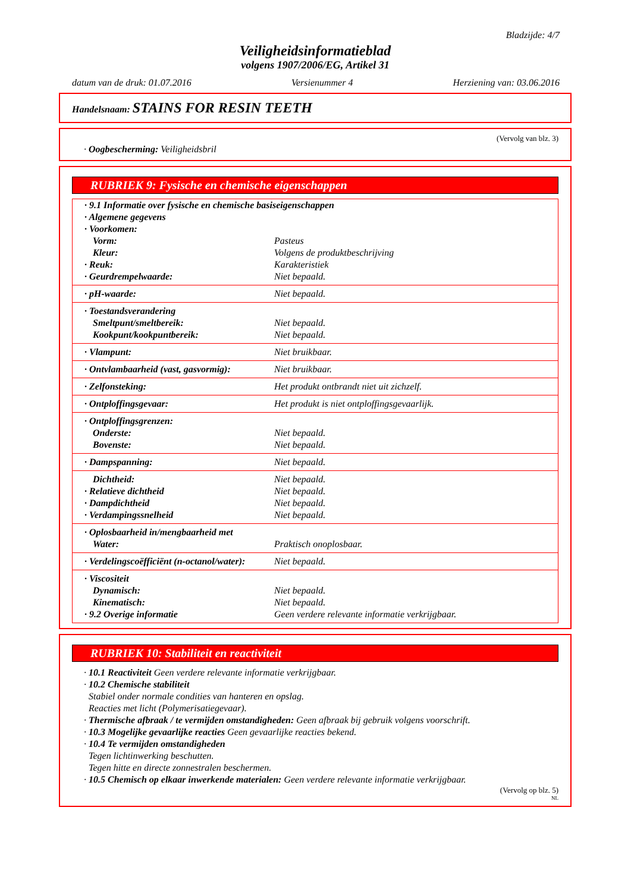Bladzijde: 4/7
Veiligheidsinformatieblad
volgens 1907/2006/EG, Artikel 31
datum van de druk: 01.07.2016 Versienummer 4 Herziening van: 03.06.2016
Handelsnaam: STAINS FOR RESIN TEETH
(Vervolg van blz. 3)
· Oogbescherming: Veiligheidsbril
RUBRIEK 9: Fysische en chemische eigenschappen
| · 9.1 Informatie over fysische en chemische basiseigenschappen | |
| · Algemene gegevens | |
| · Voorkomen: | |
| Vorm: | Pasteus |
| Kleur: | Volgens de produktbeschrijving |
| · Reuk: | Karakteristiek |
| · Geurdrempelwaarde: | Niet bepaald. |
| · pH-waarde: | Niet bepaald. |
| · Toestandsverandering | |
| Smeltpunt/smeltbereik: | Niet bepaald. |
| Kookpunt/kookpuntbereik: | Niet bepaald. |
| · Vlampunt: | Niet bruikbaar. |
| · Ontvlambaarheid (vast, gasvormig): | Niet bruikbaar. |
| · Zelfonsteking: | Het produkt ontbrandt niet uit zichzelf. |
| · Ontploffingsgevaar: | Het produkt is niet ontploffingsgevaarlijk. |
| · Ontploffingsgrenzen: | |
| Onderste: | Niet bepaald. |
| Bovenste: | Niet bepaald. |
| · Dampspanning: | Niet bepaald. |
| Dichtheid: | Niet bepaald. |
| · Relatieve dichtheid | Niet bepaald. |
| · Dampdichtheid | Niet bepaald. |
| · Verdampingssnelheid | Niet bepaald. |
| · Oplosbaarheid in/mengbaarheid met | |
| Water: | Praktisch onoplosbaar. |
| · Verdelingscoëfficiënt (n-octanol/water): | Niet bepaald. |
| · Viscositeit | |
| Dynamisch: | Niet bepaald. |
| Kinematisch: | Niet bepaald. |
| · 9.2 Overige informatie | Geen verdere relevante informatie verkrijgbaar. |
RUBRIEK 10: Stabiliteit en reactiviteit
· 10.1 Reactiviteit Geen verdere relevante informatie verkrijgbaar.
· 10.2 Chemische stabiliteit
Stabiel onder normale condities van hanteren en opslag.
Reacties met licht (Polymerisatiegevaar).
· Thermische afbraak / te vermijden omstandigheden: Geen afbraak bij gebruik volgens voorschrift.
· 10.3 Mogelijke gevaarlijke reacties Geen gevaarlijke reacties bekend.
· 10.4 Te vermijden omstandigheden
Tegen lichtinwerking beschutten.
Tegen hitte en directe zonnestralen beschermen.
· 10.5 Chemisch op elkaar inwerkende materialen: Geen verdere relevante informatie verkrijgbaar.
(Vervolg op blz. 5)
NL